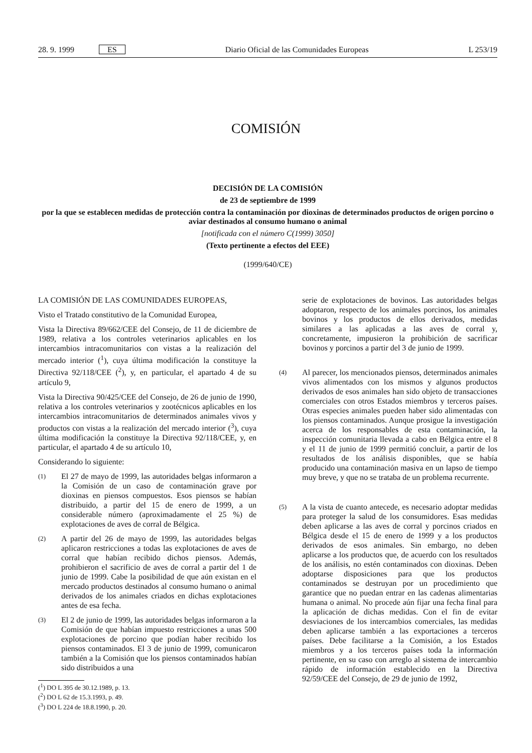28. 9. 1999 ES Diario Oficial de las Comunidades Europeas L 253/19
COMISIÓN
DECISIÓN DE LA COMISIÓN
de 23 de septiembre de 1999
por la que se establecen medidas de protección contra la contaminación por dioxinas de determinados productos de origen porcino o aviar destinados al consumo humano o animal
[notificada con el número C(1999) 3050]
(Texto pertinente a efectos del EEE)
(1999/640/CE)
LA COMISIÓN DE LAS COMUNIDADES EUROPEAS,
Visto el Tratado constitutivo de la Comunidad Europea,
Vista la Directiva 89/662/CEE del Consejo, de 11 de diciembre de 1989, relativa a los controles veterinarios aplicables en los intercambios intracomunitarios con vistas a la realización del mercado interior (<sup>1</sup>), cuya última modificación la constituye la Directiva 92/118/CEE (<sup>2</sup>), y, en particular, el apartado 4 de su artículo 9,
Vista la Directiva 90/425/CEE del Consejo, de 26 de junio de 1990, relativa a los controles veterinarios y zootécnicos aplicables en los intercambios intracomunitarios de determinados animales vivos y productos con vistas a la realización del mercado interior (<sup>3</sup>), cuya última modificación la constituye la Directiva 92/118/CEE, y, en particular, el apartado 4 de su artículo 10,
Considerando lo siguiente:
(1) El 27 de mayo de 1999, las autoridades belgas informaron a la Comisión de un caso de contaminación grave por dioxinas en piensos compuestos. Esos piensos se habían distribuido, a partir del 15 de enero de 1999, a un considerable número (aproximadamente el 25 %) de explotaciones de aves de corral de Bélgica.
(2) A partir del 26 de mayo de 1999, las autoridades belgas aplicaron restricciones a todas las explotaciones de aves de corral que habían recibido dichos piensos. Además, prohibieron el sacrificio de aves de corral a partir del 1 de junio de 1999. Cabe la posibilidad de que aún existan en el mercado productos destinados al consumo humano o animal derivados de los animales criados en dichas explotaciones antes de esa fecha.
(3) El 2 de junio de 1999, las autoridades belgas informaron a la Comisión de que habían impuesto restricciones a unas 500 explotaciones de porcino que podían haber recibido los piensos contaminados. El 3 de junio de 1999, comunicaron también a la Comisión que los piensos contaminados habían sido distribuidos a una
(<sup>1</sup>) DO L 395 de 30.12.1989, p. 13.
(<sup>2</sup>) DO L 62 de 15.3.1993, p. 49.
(<sup>3</sup>) DO L 224 de 18.8.1990, p. 20.
serie de explotaciones de bovinos. Las autoridades belgas adoptaron, respecto de los animales porcinos, los animales bovinos y los productos de ellos derivados, medidas similares a las aplicadas a las aves de corral y, concretamente, impusieron la prohibición de sacrificar bovinos y porcinos a partir del 3 de junio de 1999.
(4) Al parecer, los mencionados piensos, determinados animales vivos alimentados con los mismos y algunos productos derivados de esos animales han sido objeto de transacciones comerciales con otros Estados miembros y terceros países. Otras especies animales pueden haber sido alimentadas con los piensos contaminados. Aunque prosigue la investigación acerca de los responsables de esta contaminación, la inspección comunitaria llevada a cabo en Bélgica entre el 8 y el 11 de junio de 1999 permitió concluir, a partir de los resultados de los análisis disponibles, que se había producido una contaminación masiva en un lapso de tiempo muy breve, y que no se trataba de un problema recurrente.
(5) A la vista de cuanto antecede, es necesario adoptar medidas para proteger la salud de los consumidores. Esas medidas deben aplicarse a las aves de corral y porcinos criados en Bélgica desde el 15 de enero de 1999 y a los productos derivados de esos animales. Sin embargo, no deben aplicarse a los productos que, de acuerdo con los resultados de los análisis, no estén contaminados con dioxinas. Deben adoptarse disposiciones para que los productos contaminados se destruyan por un procedimiento que garantice que no puedan entrar en las cadenas alimentarias humana o animal. No procede aún fijar una fecha final para la aplicación de dichas medidas. Con el fin de evitar desviaciones de los intercambios comerciales, las medidas deben aplicarse también a las exportaciones a terceros países. Debe facilitarse a la Comisión, a los Estados miembros y a los terceros países toda la información pertinente, en su caso con arreglo al sistema de intercambio rápido de información establecido en la Directiva 92/59/CEE del Consejo, de 29 de junio de 1992,